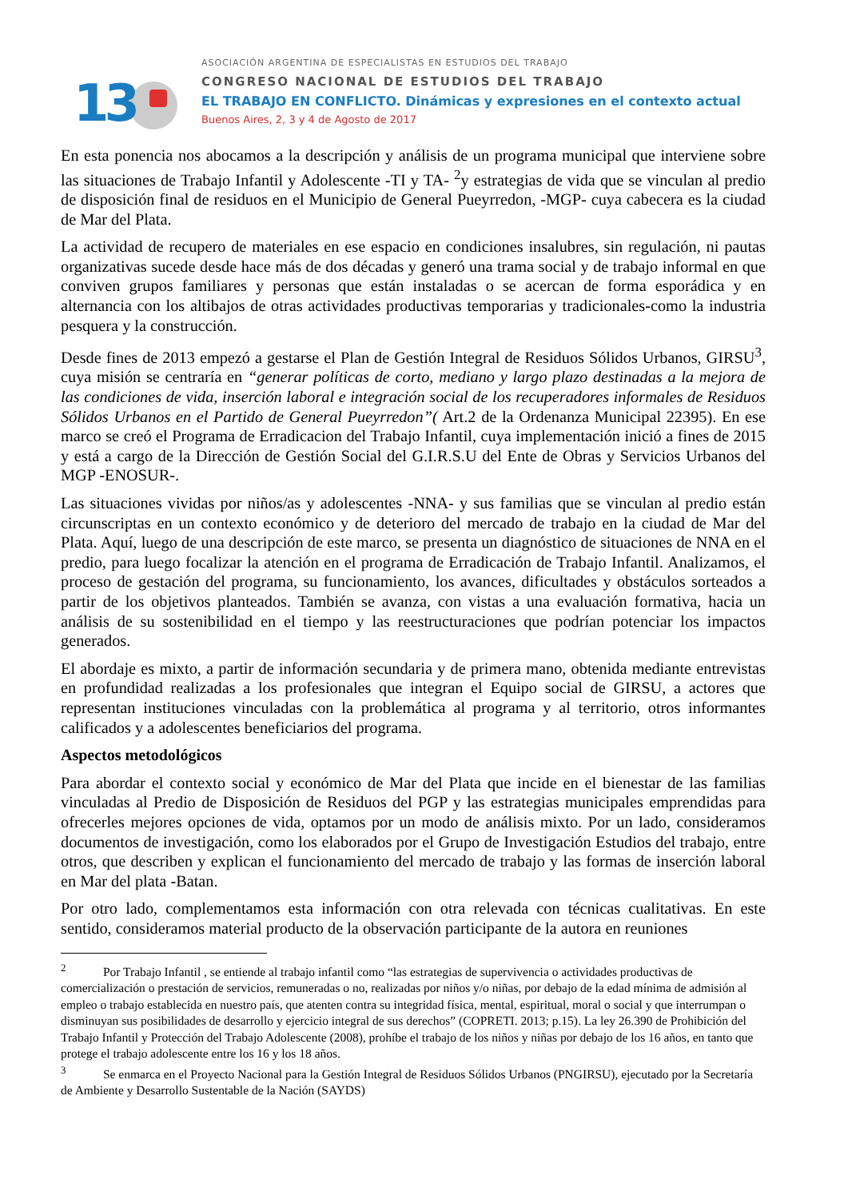13
ASOCIACIÓN ARGENTINA DE ESPECIALISTAS EN ESTUDIOS DEL TRABAJO
CONGRESO NACIONAL DE ESTUDIOS DEL TRABAJO
EL TRABAJO EN CONFLICTO. Dinámicas y expresiones en el contexto actual
Buenos Aires, 2, 3 y 4 de Agosto de 2017
En esta ponencia nos abocamos a la descripción y análisis de un programa municipal que interviene sobre las situaciones de Trabajo Infantil y Adolescente -TI y TA- <sup>2</sup>y estrategias de vida que se vinculan al predio de disposición final de residuos en el Municipio de General Pueyrredon, -MGP- cuya cabecera es la ciudad de Mar del Plata.
La actividad de recupero de materiales en ese espacio en condiciones insalubres, sin regulación, ni pautas organizativas sucede desde hace más de dos décadas y generó una trama social y de trabajo informal en que conviven grupos familiares y personas que están instaladas o se acercan de forma esporádica y en alternancia con los altibajos de otras actividades productivas temporarias y tradicionales-como la industria pesquera y la construcción.
Desde fines de 2013 empezó a gestarse el Plan de Gestión Integral de Residuos Sólidos Urbanos, GIRSU<sup>3</sup>, cuya misión se centraría en “generar políticas de corto, mediano y largo plazo destinadas a la mejora de las condiciones de vida, inserción laboral e integración social de los recuperadores informales de Residuos Sólidos Urbanos en el Partido de General Pueyrredon”( Art.2 de la Ordenanza Municipal 22395). En ese marco se creó el Programa de Erradicacion del Trabajo Infantil, cuya implementación inició a fines de 2015 y está a cargo de la Dirección de Gestión Social del G.I.R.S.U del Ente de Obras y Servicios Urbanos del MGP -ENOSUR-.
Las situaciones vividas por niños/as y adolescentes -NNA- y sus familias que se vinculan al predio están circunscriptas en un contexto económico y de deterioro del mercado de trabajo en la ciudad de Mar del Plata. Aquí, luego de una descripción de este marco, se presenta un diagnóstico de situaciones de NNA en el predio, para luego focalizar la atención en el programa de Erradicación de Trabajo Infantil. Analizamos, el proceso de gestación del programa, su funcionamiento, los avances, dificultades y obstáculos sorteados a partir de los objetivos planteados. También se avanza, con vistas a una evaluación formativa, hacia un análisis de su sostenibilidad en el tiempo y las reestructuraciones que podrían potenciar los impactos generados.
El abordaje es mixto, a partir de información secundaria y de primera mano, obtenida mediante entrevistas en profundidad realizadas a los profesionales que integran el Equipo social de GIRSU, a actores que representan instituciones vinculadas con la problemática al programa y al territorio, otros informantes calificados y a adolescentes beneficiarios del programa.
Aspectos metodológicos
Para abordar el contexto social y económico de Mar del Plata que incide en el bienestar de las familias vinculadas al Predio de Disposición de Residuos del PGP y las estrategias municipales emprendidas para ofrecerles mejores opciones de vida, optamos por un modo de análisis mixto. Por un lado, consideramos documentos de investigación, como los elaborados por el Grupo de Investigación Estudios del trabajo, entre otros, que describen y explican el funcionamiento del mercado de trabajo y las formas de inserción laboral en Mar del plata -Batan.
Por otro lado, complementamos esta información con otra relevada con técnicas cualitativas. En este sentido, consideramos material producto de la observación participante de la autora en reuniones
<sup>2</sup> Por Trabajo Infantil , se entiende al trabajo infantil como “las estrategias de supervivencia o actividades productivas de comercialización o prestación de servicios, remuneradas o no, realizadas por niños y/o niñas, por debajo de la edad mínima de admisión al empleo o trabajo establecida en nuestro país, que atenten contra su integridad física, mental, espiritual, moral o social y que interrumpan o disminuyan sus posibilidades de desarrollo y ejercicio integral de sus derechos” (COPRETI. 2013; p.15). La ley 26.390 de Prohibición del Trabajo Infantil y Protección del Trabajo Adolescente (2008), prohíbe el trabajo de los niños y niñas por debajo de los 16 años, en tanto que protege el trabajo adolescente entre los 16 y los 18 años.
<sup>3</sup> Se enmarca en el Proyecto Nacional para la Gestión Integral de Residuos Sólidos Urbanos (PNGIRSU), ejecutado por la Secretaría de Ambiente y Desarrollo Sustentable de la Nación (SAYDS)